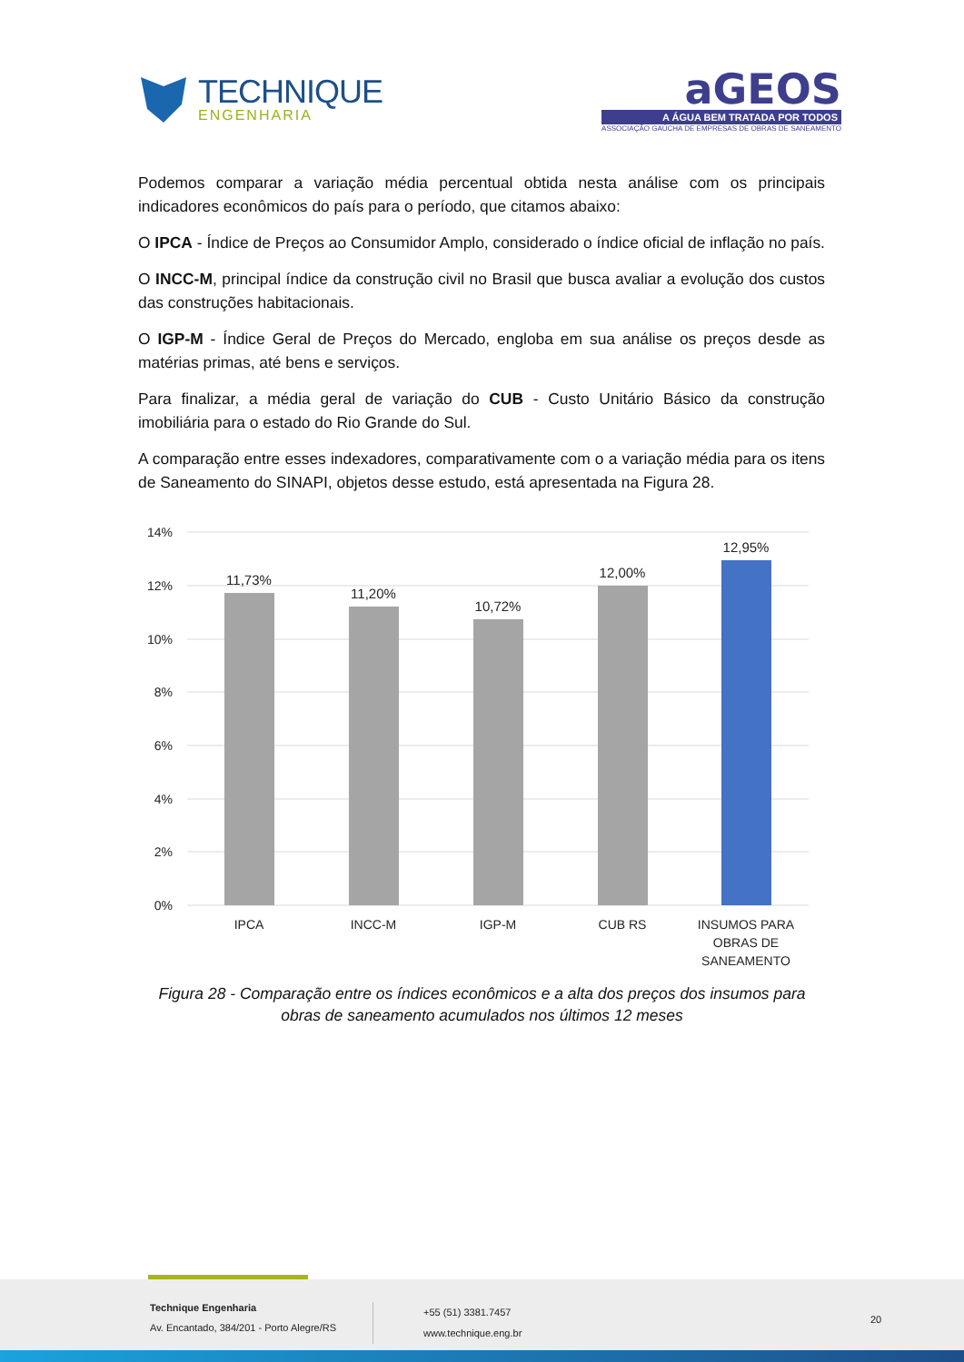TECHNIQUE
ENGENHARIA
aGEOS
A ÁGUA BEM TRATADA POR TODOS
ASSOCIAÇÃO GAÚCHA DE EMPRESAS DE OBRAS DE SANEAMENTO
Podemos comparar a variação média percentual obtida nesta análise com os principais indicadores econômicos do país para o período, que citamos abaixo:
O IPCA - Índice de Preços ao Consumidor Amplo, considerado o índice oficial de inflação no país.
O INCC-M, principal índice da construção civil no Brasil que busca avaliar a evolução dos custos das construções habitacionais.
O IGP-M - Índice Geral de Preços do Mercado, engloba em sua análise os preços desde as matérias primas, até bens e serviços.
Para finalizar, a média geral de variação do CUB - Custo Unitário Básico da construção imobiliária para o estado do Rio Grande do Sul.
A comparação entre esses indexadores, comparativamente com o a variação média para os itens de Saneamento do SINAPI, objetos desse estudo, está apresentada na Figura 28.
14%
12%
10%
8%
6%
4%
2%
0%
11,73%
11,20%
10,72%
12,00%
12,95%
IPCA
INCC-M
IGP-M
CUB RS
INSUMOS PARA
OBRAS DE
SANEAMENTO
Figura 28 - Comparação entre os índices econômicos e a alta dos preços dos insumos para obras de saneamento acumulados nos últimos 12 meses
Technique Engenharia
Av. Encantado, 384/201 - Porto Alegre/RS
+55 (51) 3381.7457
www.technique.eng.br
20